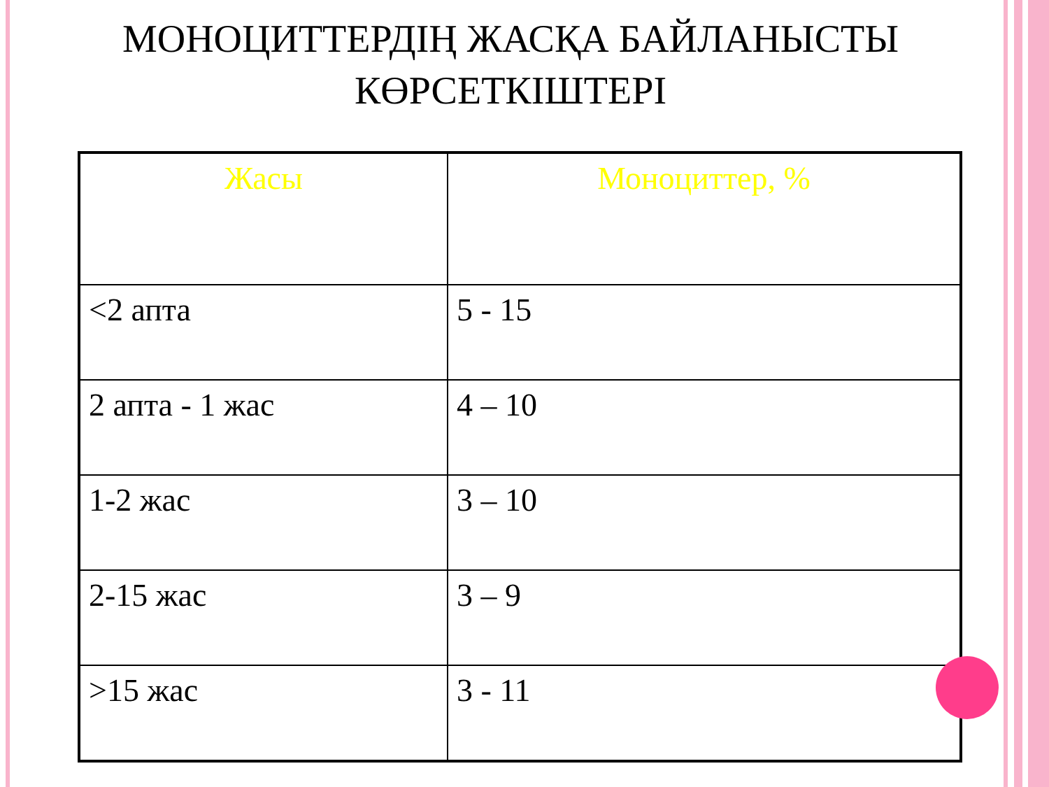МОНОЦИТТЕРДІҢ ЖАСҚА БАЙЛАНЫСТЫ КӨРСЕТКІШТЕРІ
| Жасы | Моноциттер, % |
| --- | --- |
| <2 апта | 5 - 15 |
| 2 апта - 1 жас | 4 – 10 |
| 1-2 жас | 3 – 10 |
| 2-15 жас | 3 – 9 |
| >15 жас | 3 - 11 |